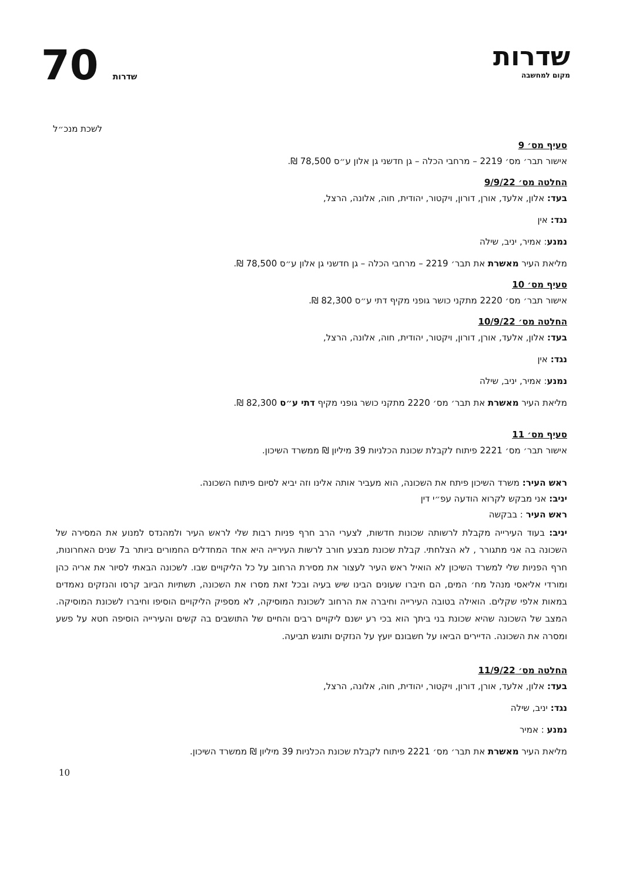שדרות
מקום למחשבה
70 שדרות
לשכת מנכ״ל
סעיף מס׳ 9
אישור תבר׳ מס׳ 2219 – מרחבי הכלה – גן חדשני גן אלון ע״ס 78,500 ₪.
החלטה מס׳ 9/9/22
בעד: אלון, אלעד, אורן, דורון, ויקטור, יהודית, חוה, אלונה, הרצל,
נגד: אין
נמנע: אמיר, יניב, שילה
מליאת העיר מאשרת את תבר׳ 2219 – מרחבי הכלה – גן חדשני גן אלון ע״ס 78,500 ₪.
סעיף מס׳ 10
אישור תבר׳ מס׳ 2220 מתקני כושר גופני מקיף דתי ע״ס 82,300 ₪.
החלטה מס׳ 10/9/22
בעד: אלון, אלעד, אורן, דורון, ויקטור, יהודית, חוה, אלונה, הרצל,
נגד: אין
נמנע: אמיר, יניב, שילה
מליאת העיר מאשרת את תבר׳ מס׳ 2220 מתקני כושר גופני מקיף דתי ע״ס 82,300 ₪.
סעיף מס׳ 11
אישור תבר׳ מס׳ 2221 פיתוח לקבלת שכונת הכלניות 39 מיליון ₪ ממשרד השיכון.
ראש העיר: משרד השיכון פיתח את השכונה, הוא מעביר אותה אלינו וזה יביא לסיום פיתוח השכונה.
יניב: אני מבקש לקרוא הודעה עפ״י דין
ראש העיר : בבקשה
יניב: בעוד העירייה מקבלת לרשותה שכונות חדשות, לצערי הרב חרף פניות רבות שלי לראש העיר ולמהנדס למנוע את המסירה של השכונה בה אני מתגורר , לא הצלחתי. קבלת שכונת מבצע חורב לרשות העירייה היא אחד המחדלים החמורים ביותר ב7 שנים האחרונות, חרף הפניות שלי למשרד השיכון לא הואיל ראש העיר לעצור את מסירת הרחוב על כל הליקויים שבו. לשכונה הבאתי לסיור את אריה כהן ומורדי אליאסי מנהל מח׳ המים, הם חיברו שעונים הבינו שיש בעיה ובכל זאת מסרו את השכונה, תשתיות הביוב קרסו והנזקים נאמדים במאות אלפי שקלים. הואילה בטובה העירייה וחיברה את הרחוב לשכונת המוסיקה, לא מספיק הליקויים הוסיפו וחיברו לשכונת המוסיקה. המצב של השכונה שהיא שכונת בני ביתך הוא בכי רע ישנם ליקויים רבים והחיים של התושבים בה קשים והעירייה הוסיפה חטא על פשע ומסרה את השכונה. הדיירים הביאו על חשבונם יועץ על הנזקים ותוגש תביעה.
החלטה מס׳ 11/9/22
בעד: אלון, אלעד, אורן, דורון, ויקטור, יהודית, חוה, אלונה, הרצל,
נגד: יניב, שילה
נמנע : אמיר
מליאת העיר מאשרת את תבר׳ מס׳ 2221 פיתוח לקבלת שכונת הכלניות 39 מיליון ₪ ממשרד השיכון.
10